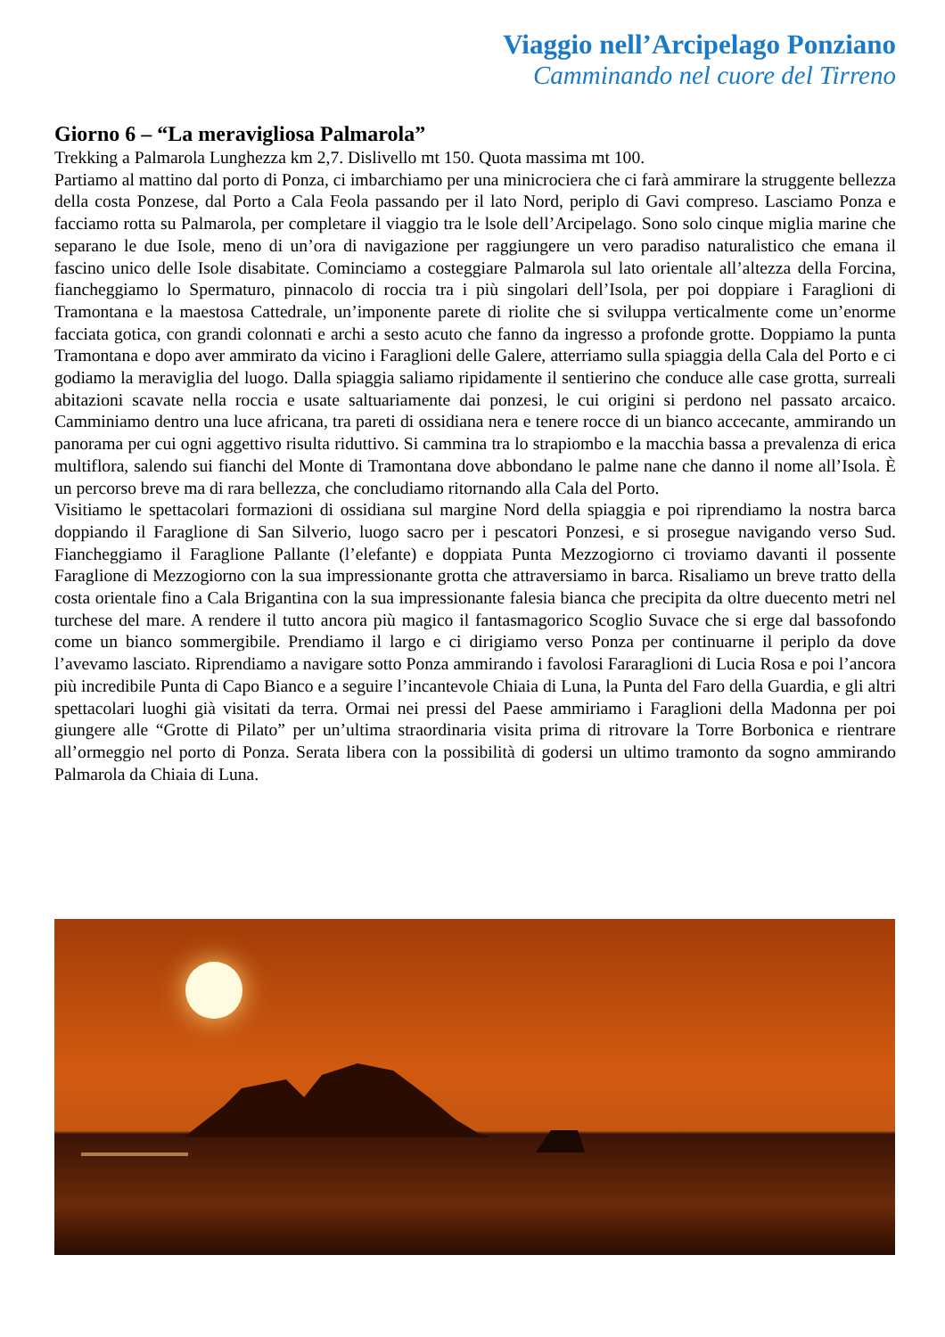Viaggio nell’Arcipelago Ponziano
Camminando nel cuore del Tirreno
Giorno 6 – “La meravigliosa Palmarola”
Trekking a Palmarola Lunghezza km 2,7. Dislivello mt 150. Quota massima mt 100.
Partiamo al mattino dal porto di Ponza, ci imbarchiamo per una minicrociera che ci farà ammirare la struggente bellezza della costa Ponzese, dal Porto a Cala Feola passando per il lato Nord, periplo di Gavi compreso. Lasciamo Ponza e facciamo rotta su Palmarola, per completare il viaggio tra le lsole dell’Arcipelago. Sono solo cinque miglia marine che separano le due Isole, meno di un’ora di navigazione per raggiungere un vero paradiso naturalistico che emana il fascino unico delle Isole disabitate. Cominciamo a costeggiare Palmarola sul lato orientale all’altezza della Forcina, fiancheggiamo lo Spermaturo, pinnacolo di roccia tra i più singolari dell’Isola, per poi doppiare i Faraglioni di Tramontana e la maestosa Cattedrale, un’imponente parete di riolite che si sviluppa verticalmente come un’enorme facciata gotica, con grandi colonnati e archi a sesto acuto che fanno da ingresso a profonde grotte. Doppiamo la punta Tramontana e dopo aver ammirato da vicino i Faraglioni delle Galere, atterriamo sulla spiaggia della Cala del Porto e ci godiamo la meraviglia del luogo. Dalla spiaggia saliamo ripidamente il sentierino che conduce alle case grotta, surreali abitazioni scavate nella roccia e usate saltuariamente dai ponzesi, le cui origini si perdono nel passato arcaico. Camminiamo dentro una luce africana, tra pareti di ossidiana nera e tenere rocce di un bianco accecante, ammirando un panorama per cui ogni aggettivo risulta riduttivo. Si cammina tra lo strapiombo e la macchia bassa a prevalenza di erica multiflora, salendo sui fianchi del Monte di Tramontana dove abbondano le palme nane che danno il nome all’Isola. È un percorso breve ma di rara bellezza, che concludiamo ritornando alla Cala del Porto.
Visitiamo le spettacolari formazioni di ossidiana sul margine Nord della spiaggia e poi riprendiamo la nostra barca doppiando il Faraglione di San Silverio, luogo sacro per i pescatori Ponzesi, e si prosegue navigando verso Sud. Fiancheggiamo il Faraglione Pallante (l’elefante) e doppiata Punta Mezzogiorno ci troviamo davanti il possente Faraglione di Mezzogiorno con la sua impressionante grotta che attraversiamo in barca. Risaliamo un breve tratto della costa orientale fino a Cala Brigantina con la sua impressionante falesia bianca che precipita da oltre duecento metri nel turchese del mare. A rendere il tutto ancora più magico il fantasmagorico Scoglio Suvace che si erge dal bassofondo come un bianco sommergibile. Prendiamo il largo e ci dirigiamo verso Ponza per continuarne il periplo da dove l’avevamo lasciato. Riprendiamo a navigare sotto Ponza ammirando i favolosi Fararaglioni di Lucia Rosa e poi l’ancora più incredibile Punta di Capo Bianco e a seguire l’incantevole Chiaia di Luna, la Punta del Faro della Guardia, e gli altri spettacolari luoghi già visitati da terra. Ormai nei pressi del Paese ammiriamo i Faraglioni della Madonna per poi giungere alle “Grotte di Pilato” per un’ultima straordinaria visita prima di ritrovare la Torre Borbonica e rientrare all’ormeggio nel porto di Ponza. Serata libera con la possibilità di godersi un ultimo tramonto da sogno ammirando Palmarola da Chiaia di Luna.